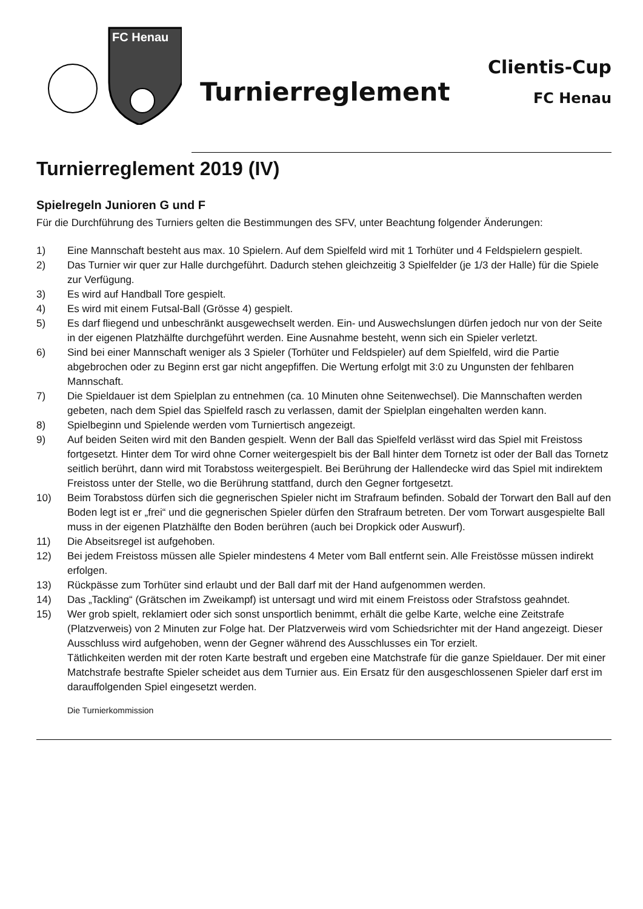FC Henau
Turnierreglement
Clientis-Cup
FC Henau
Turnierreglement 2019 (IV)
Spielregeln Junioren G und F
Für die Durchführung des Turniers gelten die Bestimmungen des SFV, unter Beachtung folgender Änderungen:
1) Eine Mannschaft besteht aus max. 10 Spielern. Auf dem Spielfeld wird mit 1 Torhüter und 4 Feldspielern gespielt.
2) Das Turnier wir quer zur Halle durchgeführt. Dadurch stehen gleichzeitig 3 Spielfelder (je 1/3 der Halle) für die Spiele zur Verfügung.
3) Es wird auf Handball Tore gespielt.
4) Es wird mit einem Futsal-Ball (Grösse 4) gespielt.
5) Es darf fliegend und unbeschränkt ausgewechselt werden. Ein- und Auswechslungen dürfen jedoch nur von der Seite in der eigenen Platzhälfte durchgeführt werden. Eine Ausnahme besteht, wenn sich ein Spieler verletzt.
6) Sind bei einer Mannschaft weniger als 3 Spieler (Torhüter und Feldspieler) auf dem Spielfeld, wird die Partie abgebrochen oder zu Beginn erst gar nicht angepfiffen. Die Wertung erfolgt mit 3:0 zu Ungunsten der fehlbaren Mannschaft.
7) Die Spieldauer ist dem Spielplan zu entnehmen (ca. 10 Minuten ohne Seitenwechsel). Die Mannschaften werden gebeten, nach dem Spiel das Spielfeld rasch zu verlassen, damit der Spielplan eingehalten werden kann.
8) Spielbeginn und Spielende werden vom Turniertisch angezeigt.
9) Auf beiden Seiten wird mit den Banden gespielt. Wenn der Ball das Spielfeld verlässt wird das Spiel mit Freistoss fortgesetzt. Hinter dem Tor wird ohne Corner weitergespielt bis der Ball hinter dem Tornetz ist oder der Ball das Tornetz seitlich berührt, dann wird mit Torabstoss weitergespielt. Bei Berührung der Hallendecke wird das Spiel mit indirektem Freistoss unter der Stelle, wo die Berührung stattfand, durch den Gegner fortgesetzt.
10) Beim Torabstoss dürfen sich die gegnerischen Spieler nicht im Strafraum befinden. Sobald der Torwart den Ball auf den Boden legt ist er „frei“ und die gegnerischen Spieler dürfen den Strafraum betreten. Der vom Torwart ausgespielte Ball muss in der eigenen Platzhälfte den Boden berühren (auch bei Dropkick oder Auswurf).
11) Die Abseitsregel ist aufgehoben.
12) Bei jedem Freistoss müssen alle Spieler mindestens 4 Meter vom Ball entfernt sein. Alle Freistösse müssen indirekt erfolgen.
13) Rückpässe zum Torhüter sind erlaubt und der Ball darf mit der Hand aufgenommen werden.
14) Das „Tackling“ (Grätschen im Zweikampf) ist untersagt und wird mit einem Freistoss oder Strafstoss geahndet.
15) Wer grob spielt, reklamiert oder sich sonst unsportlich benimmt, erhält die gelbe Karte, welche eine Zeitstrafe (Platzverweis) von 2 Minuten zur Folge hat. Der Platzverweis wird vom Schiedsrichter mit der Hand angezeigt. Dieser Ausschluss wird aufgehoben, wenn der Gegner während des Ausschlusses ein Tor erzielt.
Tätlichkeiten werden mit der roten Karte bestraft und ergeben eine Matchstrafe für die ganze Spieldauer. Der mit einer Matchstrafe bestrafte Spieler scheidet aus dem Turnier aus. Ein Ersatz für den ausgeschlossenen Spieler darf erst im darauffolgenden Spiel eingesetzt werden.
Die Turnierkommission